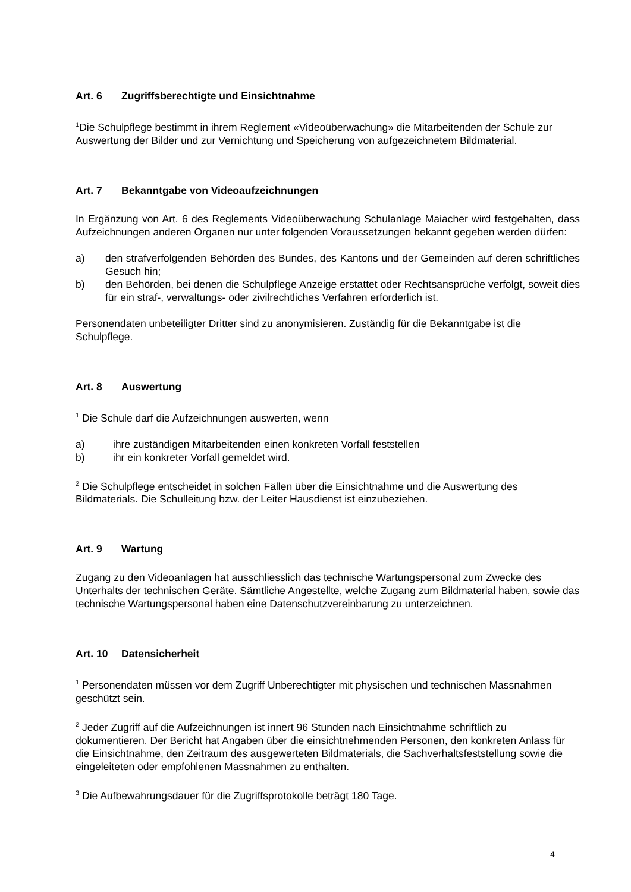Art. 6 Zugriffsberechtigte und Einsichtnahme
<sup>1</sup> Die Schulpflege bestimmt in ihrem Reglement «Videoüberwachung» die Mitarbeitenden der Schule zur Auswertung der Bilder und zur Vernichtung und Speicherung von aufgezeichnetem Bildmaterial.
Art. 7 Bekanntgabe von Videoaufzeichnungen
In Ergänzung von Art. 6 des Reglements Videoüberwachung Schulanlage Maiacher wird festgehalten, dass Aufzeichnungen anderen Organen nur unter folgenden Voraussetzungen bekannt gegeben werden dürfen:
a) den strafverfolgenden Behörden des Bundes, des Kantons und der Gemeinden auf deren schriftliches Gesuch hin;
b) den Behörden, bei denen die Schulpflege Anzeige erstattet oder Rechtsansprüche verfolgt, soweit dies für ein straf-, verwaltungs- oder zivilrechtliches Verfahren erforderlich ist.
Personendaten unbeteiligter Dritter sind zu anonymisieren. Zuständig für die Bekanntgabe ist die Schulpflege.
Art. 8 Auswertung
<sup>1</sup> Die Schule darf die Aufzeichnungen auswerten, wenn
a) ihre zuständigen Mitarbeitenden einen konkreten Vorfall feststellen
b) ihr ein konkreter Vorfall gemeldet wird.
<sup>2</sup> Die Schulpflege entscheidet in solchen Fällen über die Einsichtnahme und die Auswertung des Bildmaterials. Die Schulleitung bzw. der Leiter Hausdienst ist einzubeziehen.
Art. 9 Wartung
Zugang zu den Videoanlagen hat ausschliesslich das technische Wartungspersonal zum Zwecke des Unterhalts der technischen Geräte. Sämtliche Angestellte, welche Zugang zum Bildmaterial haben, sowie das technische Wartungspersonal haben eine Datenschutzvereinbarung zu unterzeichnen.
Art. 10 Datensicherheit
<sup>1</sup> Personendaten müssen vor dem Zugriff Unberechtigter mit physischen und technischen Massnahmen geschützt sein.
<sup>2</sup> Jeder Zugriff auf die Aufzeichnungen ist innert 96 Stunden nach Einsichtnahme schriftlich zu dokumentieren. Der Bericht hat Angaben über die einsichtnehmenden Personen, den konkreten Anlass für die Einsichtnahme, den Zeitraum des ausgewerteten Bildmaterials, die Sachverhaltsfeststellung sowie die eingeleiteten oder empfohlenen Massnahmen zu enthalten.
<sup>3</sup> Die Aufbewahrungsdauer für die Zugriffsprotokolle beträgt 180 Tage.
4